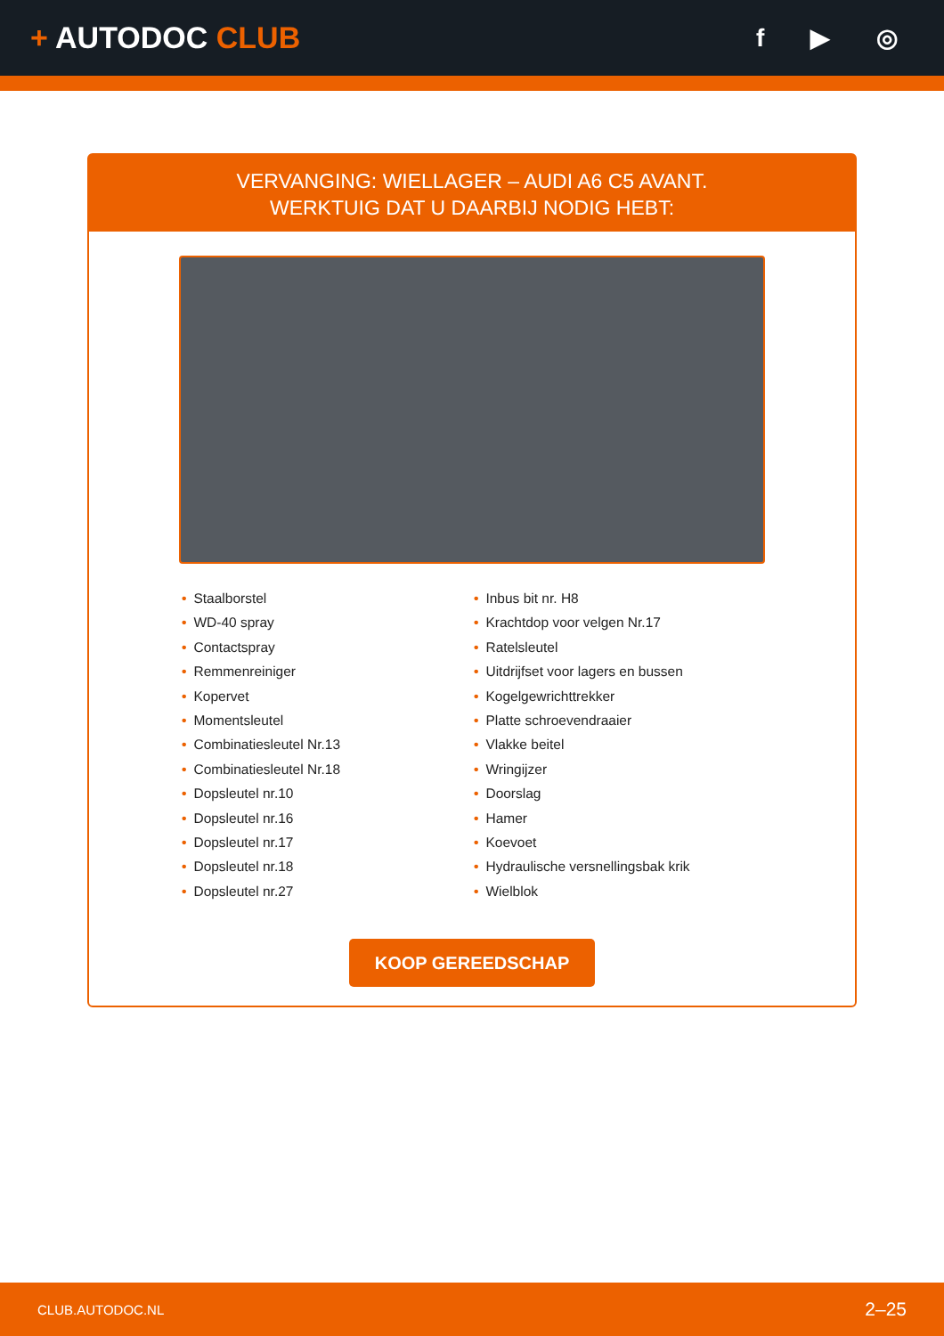+ AUTODOC CLUB
f ▶ ◎
VERVANGING: WIELLAGER – AUDI A6 C5 AVANT.
WERKTUIG DAT U DAARBIJ NODIG HEBT:
• Staalborstel
• WD-40 spray
• Contactspray
• Remmenreiniger
• Kopervet
• Momentsleutel
• Combinatiesleutel Nr.13
• Combinatiesleutel Nr.18
• Dopsleutel nr.10
• Dopsleutel nr.16
• Dopsleutel nr.17
• Dopsleutel nr.18
• Dopsleutel nr.27
• Inbus bit nr. H8
• Krachtdop voor velgen Nr.17
• Ratelsleutel
• Uitdrijfset voor lagers en bussen
• Kogelgewrichttrekker
• Platte schroevendraaier
• Vlakke beitel
• Wringijzer
• Doorslag
• Hamer
• Koevoet
• Hydraulische versnellingsbak krik
• Wielblok
KOOP GEREEDSCHAP
CLUB.AUTODOC.NL 2–25